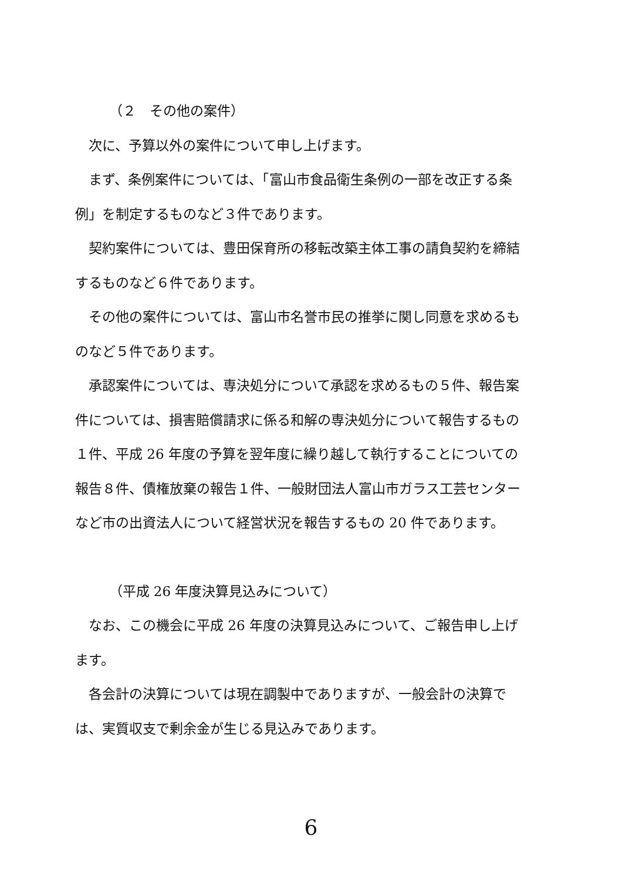（２　その他の案件）
次に、予算以外の案件について申し上げます。
まず、条例案件については、「富山市食品衛生条例の一部を改正する条例」を制定するものなど３件であります。
契約案件については、豊田保育所の移転改築主体工事の請負契約を締結するものなど６件であります。
その他の案件については、富山市名誉市民の推挙に関し同意を求めるものなど５件であります。
承認案件については、専決処分について承認を求めるもの５件、報告案件については、損害賠償請求に係る和解の専決処分について報告するもの１件、平成 26 年度の予算を翌年度に繰り越して執行することについての報告８件、債権放棄の報告１件、一般財団法人富山市ガラス工芸センターなど市の出資法人について経営状況を報告するもの 20 件であります。
（平成 26 年度決算見込みについて）
なお、この機会に平成 26 年度の決算見込みについて、ご報告申し上げます。
各会計の決算については現在調製中でありますが、一般会計の決算では、実質収支で剰余金が生じる見込みであります。
6